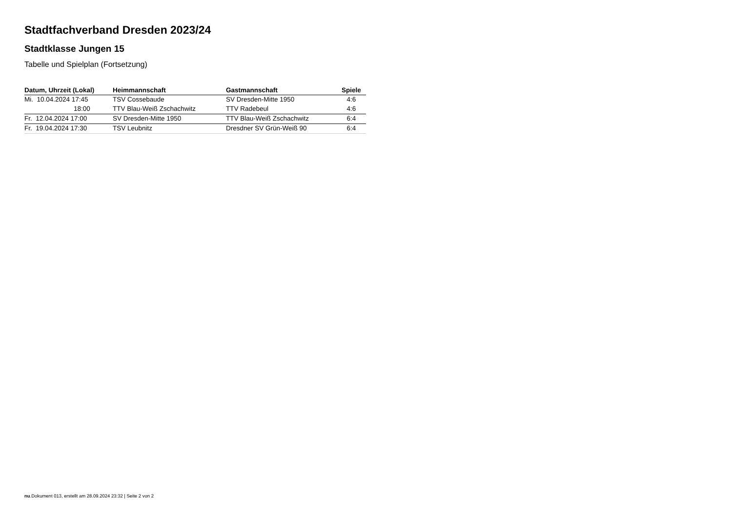Stadtfachverband Dresden 2023/24
Stadtklasse Jungen 15
Tabelle und Spielplan (Fortsetzung)
| Datum, Uhrzeit (Lokal) | Heimmannschaft | Gastmannschaft | Spiele |
| --- | --- | --- | --- |
| Mi. 10.04.2024 17:45 | TSV Cossebaude | SV Dresden-Mitte 1950 | 4:6 |
| 18:00 | TTV Blau-Weiß Zschachwitz | TTV Radebeul | 4:6 |
| Fr. 12.04.2024 17:00 | SV Dresden-Mitte 1950 | TTV Blau-Weiß Zschachwitz | 6:4 |
| Fr. 19.04.2024 17:30 | TSV Leubnitz | Dresdner SV Grün-Weiß 90 | 6:4 |
nu.Dokument 013, erstellt am 28.09.2024 23:32 | Seite 2 von 2